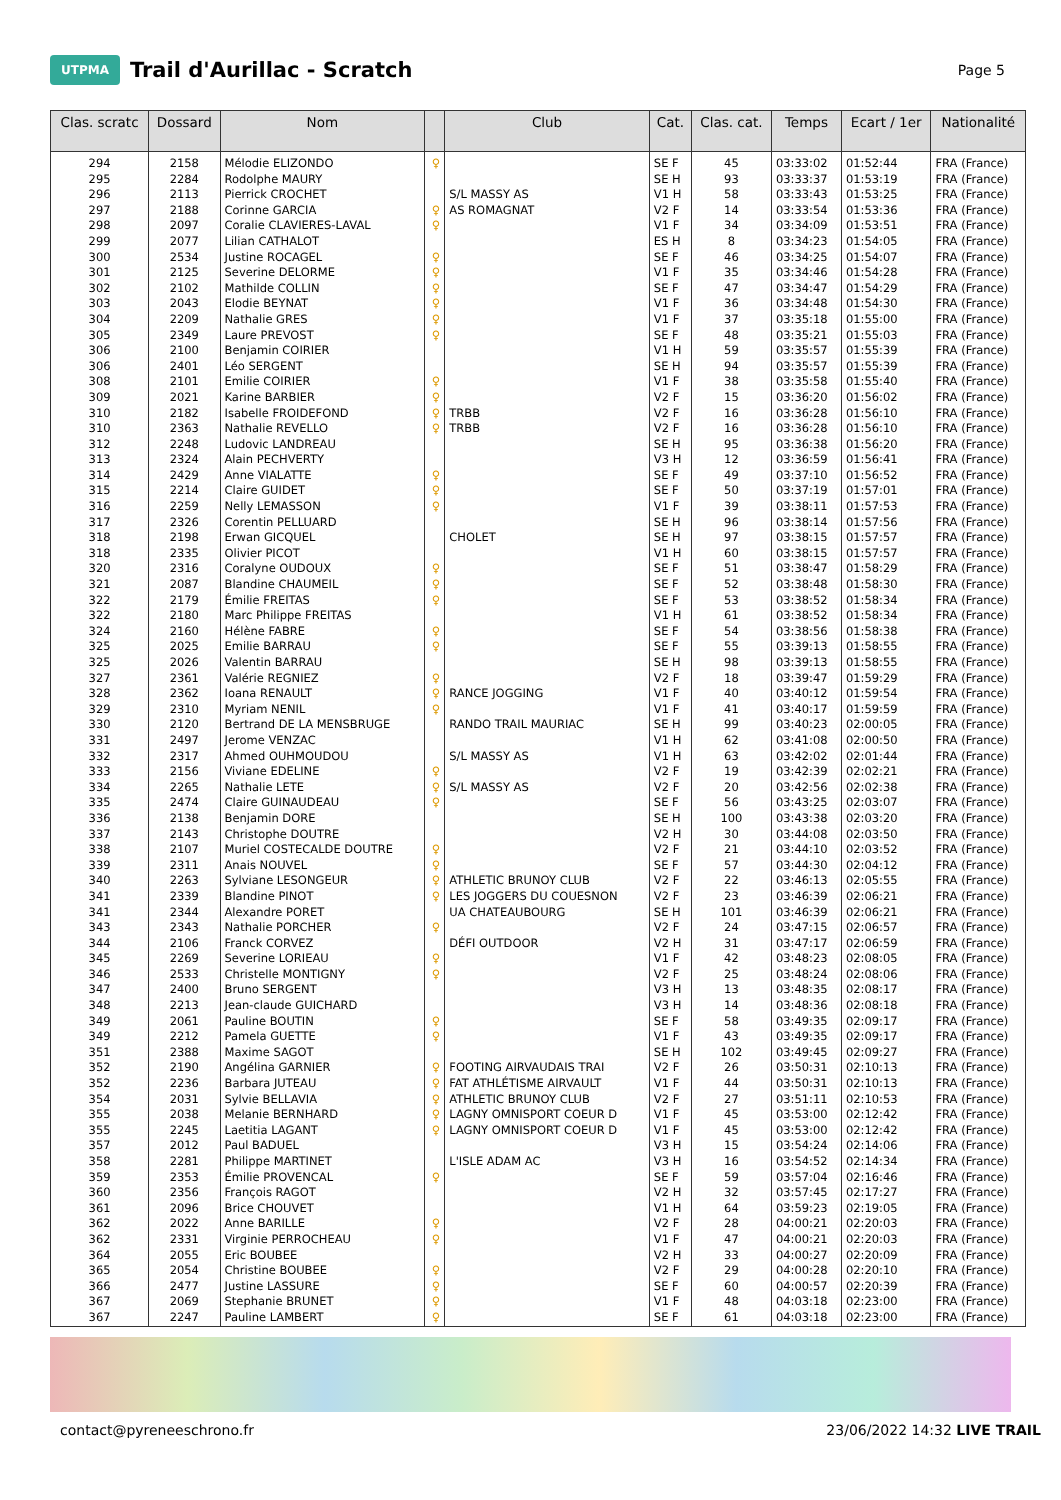UTPMA
Trail d'Aurillac - Scratch
Page 5
| Clas. scratc | Dossard | Nom | | Club | Cat. | Clas. cat. | Temps | Ecart / 1er | Nationalité |
| --- | --- | --- | --- | --- | --- | --- | --- | --- | --- |
| 294 | 2158 | Mélodie ELIZONDO | ♀ | | SE F | 45 | 03:33:02 | 01:52:44 | FRA (France) |
| 295 | 2284 | Rodolphe MAURY | | | SE H | 93 | 03:33:37 | 01:53:19 | FRA (France) |
| 296 | 2113 | Pierrick CROCHET | | S/L MASSY AS | V1 H | 58 | 03:33:43 | 01:53:25 | FRA (France) |
| 297 | 2188 | Corinne GARCIA | ♀ | AS ROMAGNAT | V2 F | 14 | 03:33:54 | 01:53:36 | FRA (France) |
| 298 | 2097 | Coralie CLAVIERES-LAVAL | ♀ | | V1 F | 34 | 03:34:09 | 01:53:51 | FRA (France) |
| 299 | 2077 | Lilian CATHALOT | | | ES H | 8 | 03:34:23 | 01:54:05 | FRA (France) |
| 300 | 2534 | Justine ROCAGEL | ♀ | | SE F | 46 | 03:34:25 | 01:54:07 | FRA (France) |
| 301 | 2125 | Severine DELORME | ♀ | | V1 F | 35 | 03:34:46 | 01:54:28 | FRA (France) |
| 302 | 2102 | Mathilde COLLIN | ♀ | | SE F | 47 | 03:34:47 | 01:54:29 | FRA (France) |
| 303 | 2043 | Elodie BEYNAT | ♀ | | V1 F | 36 | 03:34:48 | 01:54:30 | FRA (France) |
| 304 | 2209 | Nathalie GRES | ♀ | | V1 F | 37 | 03:35:18 | 01:55:00 | FRA (France) |
| 305 | 2349 | Laure PREVOST | ♀ | | SE F | 48 | 03:35:21 | 01:55:03 | FRA (France) |
| 306 | 2100 | Benjamin COIRIER | | | V1 H | 59 | 03:35:57 | 01:55:39 | FRA (France) |
| 306 | 2401 | Léo SERGENT | | | SE H | 94 | 03:35:57 | 01:55:39 | FRA (France) |
| 308 | 2101 | Emilie COIRIER | ♀ | | V1 F | 38 | 03:35:58 | 01:55:40 | FRA (France) |
| 309 | 2021 | Karine BARBIER | ♀ | | V2 F | 15 | 03:36:20 | 01:56:02 | FRA (France) |
| 310 | 2182 | Isabelle FROIDEFOND | ♀ | TRBB | V2 F | 16 | 03:36:28 | 01:56:10 | FRA (France) |
| 310 | 2363 | Nathalie REVELLO | ♀ | TRBB | V2 F | 16 | 03:36:28 | 01:56:10 | FRA (France) |
| 312 | 2248 | Ludovic LANDREAU | | | SE H | 95 | 03:36:38 | 01:56:20 | FRA (France) |
| 313 | 2324 | Alain PECHVERTY | | | V3 H | 12 | 03:36:59 | 01:56:41 | FRA (France) |
| 314 | 2429 | Anne VIALATTE | ♀ | | SE F | 49 | 03:37:10 | 01:56:52 | FRA (France) |
| 315 | 2214 | Claire GUIDET | ♀ | | SE F | 50 | 03:37:19 | 01:57:01 | FRA (France) |
| 316 | 2259 | Nelly LEMASSON | ♀ | | V1 F | 39 | 03:38:11 | 01:57:53 | FRA (France) |
| 317 | 2326 | Corentin PELLUARD | | | SE H | 96 | 03:38:14 | 01:57:56 | FRA (France) |
| 318 | 2198 | Erwan GICQUEL | | CHOLET | SE H | 97 | 03:38:15 | 01:57:57 | FRA (France) |
| 318 | 2335 | Olivier PICOT | | | V1 H | 60 | 03:38:15 | 01:57:57 | FRA (France) |
| 320 | 2316 | Coralyne OUDOUX | ♀ | | SE F | 51 | 03:38:47 | 01:58:29 | FRA (France) |
| 321 | 2087 | Blandine CHAUMEIL | ♀ | | SE F | 52 | 03:38:48 | 01:58:30 | FRA (France) |
| 322 | 2179 | Émilie FREITAS | ♀ | | SE F | 53 | 03:38:52 | 01:58:34 | FRA (France) |
| 322 | 2180 | Marc Philippe FREITAS | | | V1 H | 61 | 03:38:52 | 01:58:34 | FRA (France) |
| 324 | 2160 | Hélène FABRE | ♀ | | SE F | 54 | 03:38:56 | 01:58:38 | FRA (France) |
| 325 | 2025 | Emilie BARRAU | ♀ | | SE F | 55 | 03:39:13 | 01:58:55 | FRA (France) |
| 325 | 2026 | Valentin BARRAU | | | SE H | 98 | 03:39:13 | 01:58:55 | FRA (France) |
| 327 | 2361 | Valérie REGNIEZ | ♀ | | V2 F | 18 | 03:39:47 | 01:59:29 | FRA (France) |
| 328 | 2362 | Ioana RENAULT | ♀ | RANCE JOGGING | V1 F | 40 | 03:40:12 | 01:59:54 | FRA (France) |
| 329 | 2310 | Myriam NENIL | ♀ | | V1 F | 41 | 03:40:17 | 01:59:59 | FRA (France) |
| 330 | 2120 | Bertrand DE LA MENSBRUGE | | RANDO TRAIL MAURIAC | SE H | 99 | 03:40:23 | 02:00:05 | FRA (France) |
| 331 | 2497 | Jerome VENZAC | | | V1 H | 62 | 03:41:08 | 02:00:50 | FRA (France) |
| 332 | 2317 | Ahmed OUHMOUDOU | | S/L MASSY AS | V1 H | 63 | 03:42:02 | 02:01:44 | FRA (France) |
| 333 | 2156 | Viviane EDELINE | ♀ | | V2 F | 19 | 03:42:39 | 02:02:21 | FRA (France) |
| 334 | 2265 | Nathalie LETE | ♀ | S/L MASSY AS | V2 F | 20 | 03:42:56 | 02:02:38 | FRA (France) |
| 335 | 2474 | Claire GUINAUDEAU | ♀ | | SE F | 56 | 03:43:25 | 02:03:07 | FRA (France) |
| 336 | 2138 | Benjamin DORE | | | SE H | 100 | 03:43:38 | 02:03:20 | FRA (France) |
| 337 | 2143 | Christophe DOUTRE | | | V2 H | 30 | 03:44:08 | 02:03:50 | FRA (France) |
| 338 | 2107 | Muriel COSTECALDE DOUTRE | ♀ | | V2 F | 21 | 03:44:10 | 02:03:52 | FRA (France) |
| 339 | 2311 | Anais NOUVEL | ♀ | | SE F | 57 | 03:44:30 | 02:04:12 | FRA (France) |
| 340 | 2263 | Sylviane LESONGEUR | ♀ | ATHLETIC BRUNOY CLUB | V2 F | 22 | 03:46:13 | 02:05:55 | FRA (France) |
| 341 | 2339 | Blandine PINOT | ♀ | LES JOGGERS DU COUESNON | V2 F | 23 | 03:46:39 | 02:06:21 | FRA (France) |
| 341 | 2344 | Alexandre PORET | | UA CHATEAUBOURG | SE H | 101 | 03:46:39 | 02:06:21 | FRA (France) |
| 343 | 2343 | Nathalie PORCHER | ♀ | | V2 F | 24 | 03:47:15 | 02:06:57 | FRA (France) |
| 344 | 2106 | Franck CORVEZ | | DÉFI OUTDOOR | V2 H | 31 | 03:47:17 | 02:06:59 | FRA (France) |
| 345 | 2269 | Severine LORIEAU | ♀ | | V1 F | 42 | 03:48:23 | 02:08:05 | FRA (France) |
| 346 | 2533 | Christelle MONTIGNY | ♀ | | V2 F | 25 | 03:48:24 | 02:08:06 | FRA (France) |
| 347 | 2400 | Bruno SERGENT | | | V3 H | 13 | 03:48:35 | 02:08:17 | FRA (France) |
| 348 | 2213 | Jean-claude GUICHARD | | | V3 H | 14 | 03:48:36 | 02:08:18 | FRA (France) |
| 349 | 2061 | Pauline BOUTIN | ♀ | | SE F | 58 | 03:49:35 | 02:09:17 | FRA (France) |
| 349 | 2212 | Pamela GUETTE | ♀ | | V1 F | 43 | 03:49:35 | 02:09:17 | FRA (France) |
| 351 | 2388 | Maxime SAGOT | | | SE H | 102 | 03:49:45 | 02:09:27 | FRA (France) |
| 352 | 2190 | Angélina GARNIER | ♀ | FOOTING AIRVAUDAIS TRAI | V2 F | 26 | 03:50:31 | 02:10:13 | FRA (France) |
| 352 | 2236 | Barbara JUTEAU | ♀ | FAT ATHLÉTISME AIRVAULT | V1 F | 44 | 03:50:31 | 02:10:13 | FRA (France) |
| 354 | 2031 | Sylvie BELLAVIA | ♀ | ATHLETIC BRUNOY CLUB | V2 F | 27 | 03:51:11 | 02:10:53 | FRA (France) |
| 355 | 2038 | Melanie BERNHARD | ♀ | LAGNY OMNISPORT COEUR D | V1 F | 45 | 03:53:00 | 02:12:42 | FRA (France) |
| 355 | 2245 | Laetitia LAGANT | ♀ | LAGNY OMNISPORT COEUR D | V1 F | 45 | 03:53:00 | 02:12:42 | FRA (France) |
| 357 | 2012 | Paul BADUEL | | | V3 H | 15 | 03:54:24 | 02:14:06 | FRA (France) |
| 358 | 2281 | Philippe MARTINET | | L'ISLE ADAM AC | V3 H | 16 | 03:54:52 | 02:14:34 | FRA (France) |
| 359 | 2353 | Émilie PROVENCAL | ♀ | | SE F | 59 | 03:57:04 | 02:16:46 | FRA (France) |
| 360 | 2356 | François RAGOT | | | V2 H | 32 | 03:57:45 | 02:17:27 | FRA (France) |
| 361 | 2096 | Brice CHOUVET | | | V1 H | 64 | 03:59:23 | 02:19:05 | FRA (France) |
| 362 | 2022 | Anne BARILLE | ♀ | | V2 F | 28 | 04:00:21 | 02:20:03 | FRA (France) |
| 362 | 2331 | Virginie PERROCHEAU | ♀ | | V1 F | 47 | 04:00:21 | 02:20:03 | FRA (France) |
| 364 | 2055 | Eric BOUBEE | | | V2 H | 33 | 04:00:27 | 02:20:09 | FRA (France) |
| 365 | 2054 | Christine BOUBEE | ♀ | | V2 F | 29 | 04:00:28 | 02:20:10 | FRA (France) |
| 366 | 2477 | Justine LASSURE | ♀ | | SE F | 60 | 04:00:57 | 02:20:39 | FRA (France) |
| 367 | 2069 | Stephanie BRUNET | ♀ | | V1 F | 48 | 04:03:18 | 02:23:00 | FRA (France) |
| 367 | 2247 | Pauline LAMBERT | ♀ | | SE F | 61 | 04:03:18 | 02:23:00 | FRA (France) |
contact@pyreneeschrono.fr 23/06/2022 14:32 LIVE TRAIL